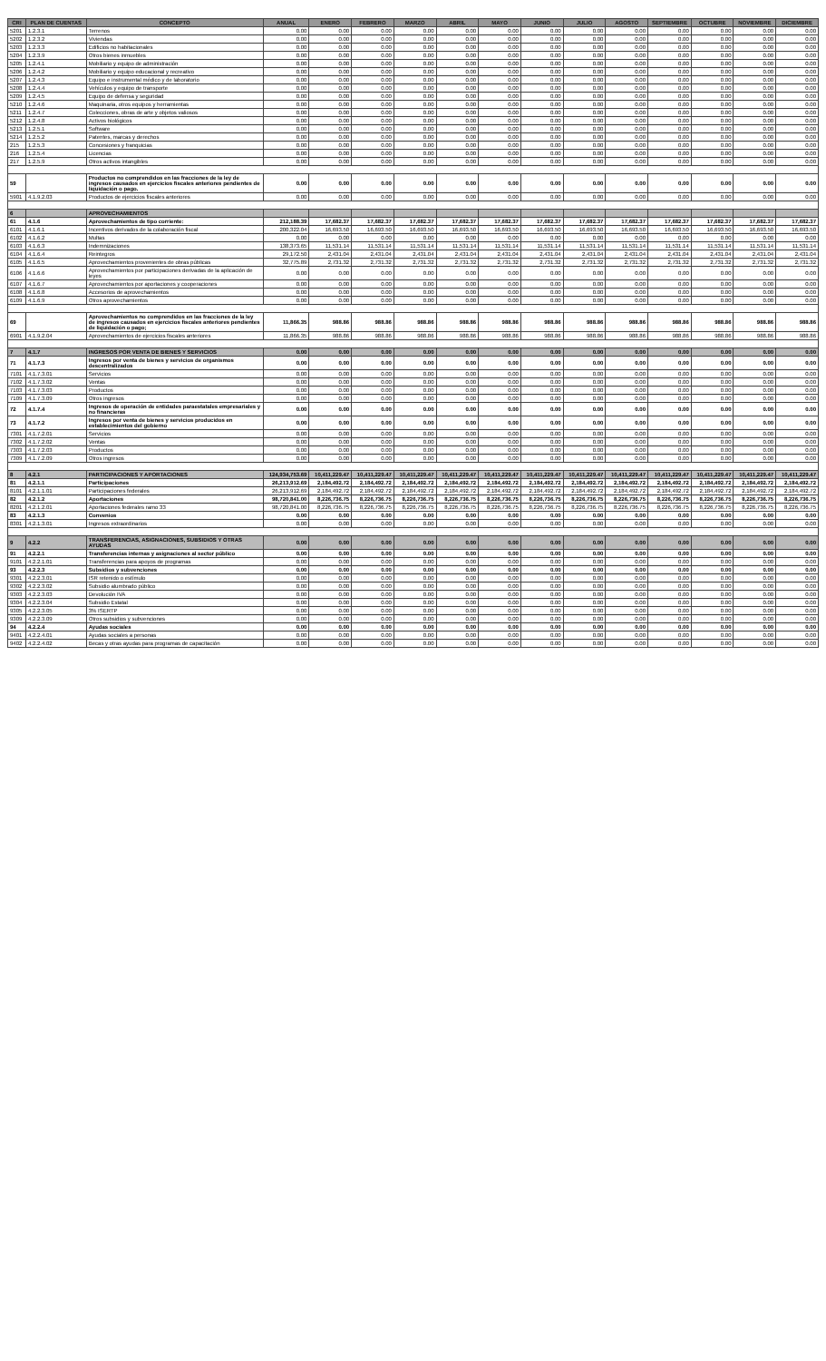| CRI | PLAN DE CUENTAS | CONCEPTO | ANUAL | ENERO | FEBRERO | MARZO | ABRIL | MAYO | JUNIO | JULIO | AGOSTO | SEPTIEMBRE | OCTUBRE | NOVIEMBRE | DICIEMBRE |
| --- | --- | --- | --- | --- | --- | --- | --- | --- | --- | --- | --- | --- | --- | --- | --- |
| 5201 | 1.2.3.1 | Terrenos | 0.00 | 0.00 | 0.00 | 0.00 | 0.00 | 0.00 | 0.00 | 0.00 | 0.00 | 0.00 | 0.00 | 0.00 | 0.00 |
| 5202 | 1.2.3.2 | Viviendas | 0.00 | 0.00 | 0.00 | 0.00 | 0.00 | 0.00 | 0.00 | 0.00 | 0.00 | 0.00 | 0.00 | 0.00 | 0.00 |
| 5203 | 1.2.3.3 | Edificios no habitacionales | 0.00 | 0.00 | 0.00 | 0.00 | 0.00 | 0.00 | 0.00 | 0.00 | 0.00 | 0.00 | 0.00 | 0.00 | 0.00 |
| 5204 | 1.2.3.9 | Otros bienes inmuebles | 0.00 | 0.00 | 0.00 | 0.00 | 0.00 | 0.00 | 0.00 | 0.00 | 0.00 | 0.00 | 0.00 | 0.00 | 0.00 |
| 5205 | 1.2.4.1 | Mobiliario y equipo de administración | 0.00 | 0.00 | 0.00 | 0.00 | 0.00 | 0.00 | 0.00 | 0.00 | 0.00 | 0.00 | 0.00 | 0.00 | 0.00 |
| 5206 | 1.2.4.2 | Mobiliario y equipo educacional y recreativo | 0.00 | 0.00 | 0.00 | 0.00 | 0.00 | 0.00 | 0.00 | 0.00 | 0.00 | 0.00 | 0.00 | 0.00 | 0.00 |
| 5207 | 1.2.4.3 | Equipo e instrumental médico y de laboratorio | 0.00 | 0.00 | 0.00 | 0.00 | 0.00 | 0.00 | 0.00 | 0.00 | 0.00 | 0.00 | 0.00 | 0.00 | 0.00 |
| 5208 | 1.2.4.4 | Vehículos y equipo de transporte | 0.00 | 0.00 | 0.00 | 0.00 | 0.00 | 0.00 | 0.00 | 0.00 | 0.00 | 0.00 | 0.00 | 0.00 | 0.00 |
| 5209 | 1.2.4.5 | Equipo de defensa y seguridad | 0.00 | 0.00 | 0.00 | 0.00 | 0.00 | 0.00 | 0.00 | 0.00 | 0.00 | 0.00 | 0.00 | 0.00 | 0.00 |
| 5210 | 1.2.4.6 | Maquinaria, otros equipos y herramientas | 0.00 | 0.00 | 0.00 | 0.00 | 0.00 | 0.00 | 0.00 | 0.00 | 0.00 | 0.00 | 0.00 | 0.00 | 0.00 |
| 5211 | 1.2.4.7 | Colecciones, obras de arte y objetos valiosos | 0.00 | 0.00 | 0.00 | 0.00 | 0.00 | 0.00 | 0.00 | 0.00 | 0.00 | 0.00 | 0.00 | 0.00 | 0.00 |
| 5212 | 1.2.4.8 | Activos biológicos | 0.00 | 0.00 | 0.00 | 0.00 | 0.00 | 0.00 | 0.00 | 0.00 | 0.00 | 0.00 | 0.00 | 0.00 | 0.00 |
| 5213 | 1.2.5.1 | Software | 0.00 | 0.00 | 0.00 | 0.00 | 0.00 | 0.00 | 0.00 | 0.00 | 0.00 | 0.00 | 0.00 | 0.00 | 0.00 |
| 5214 | 1.2.5.2 | Patentes, marcas y derechos | 0.00 | 0.00 | 0.00 | 0.00 | 0.00 | 0.00 | 0.00 | 0.00 | 0.00 | 0.00 | 0.00 | 0.00 | 0.00 |
| 215 | 1.2.5.3 | Concesiones y franquicias | 0.00 | 0.00 | 0.00 | 0.00 | 0.00 | 0.00 | 0.00 | 0.00 | 0.00 | 0.00 | 0.00 | 0.00 | 0.00 |
| 216 | 1.2.5.4 | Licencias | 0.00 | 0.00 | 0.00 | 0.00 | 0.00 | 0.00 | 0.00 | 0.00 | 0.00 | 0.00 | 0.00 | 0.00 | 0.00 |
| 217 | 1.2.5.9 | Otros activos intangibles | 0.00 | 0.00 | 0.00 | 0.00 | 0.00 | 0.00 | 0.00 | 0.00 | 0.00 | 0.00 | 0.00 | 0.00 | 0.00 |
| 59 | | Productos no comprendidos en las fracciones de la ley de ingresos causados en ejercicios fiscales anteriores pendientes de liquidación o pago. | 0.00 | 0.00 | 0.00 | 0.00 | 0.00 | 0.00 | 0.00 | 0.00 | 0.00 | 0.00 | 0.00 | 0.00 | 0.00 |
| 5901 | 4.1.9.2.03 | Productos de ejercicios fiscales anteriores | 0.00 | 0.00 | 0.00 | 0.00 | 0.00 | 0.00 | 0.00 | 0.00 | 0.00 | 0.00 | 0.00 | 0.00 | 0.00 |
| 6 | | APROVECHAMIENTOS | | | | | | | | | | | | | |
| 61 | 4.1.6 | Aprovechamientos de tipo corriente: | 212,188.39 | 17,682.37 | 17,682.37 | 17,682.37 | 17,682.37 | 17,682.37 | 17,682.37 | 17,682.37 | 17,682.37 | 17,682.37 | 17,682.37 | 17,682.37 | 17,682.37 |
| 6101 | 4.1.6.1 | Incentivos derivados de la colaboración fiscal | 200,322.04 | 16,693.50 | 16,693.50 | 16,693.50 | 16,693.50 | 16,693.50 | 16,693.50 | 16,693.50 | 16,693.50 | 16,693.50 | 16,693.50 | 16,693.50 | 16,693.50 |
| 6102 | 4.1.6.2 | Multas | 0.00 | 0.00 | 0.00 | 0.00 | 0.00 | 0.00 | 0.00 | 0.00 | 0.00 | 0.00 | 0.00 | 0.00 | 0.00 |
| 6103 | 4.1.6.3 | Indemnizaciones | 138,373.65 | 11,531.14 | 11,531.14 | 11,531.14 | 11,531.14 | 11,531.14 | 11,531.14 | 11,531.14 | 11,531.14 | 11,531.14 | 11,531.14 | 11,531.14 | 11,531.14 |
| 6104 | 4.1.6.4 | Reintegros | 29,172.50 | 2,431.04 | 2,431.04 | 2,431.04 | 2,431.04 | 2,431.04 | 2,431.04 | 2,431.04 | 2,431.04 | 2,431.04 | 2,431.04 | 2,431.04 | 2,431.04 |
| 6105 | 4.1.6.5 | Aprovechamientos provenientes de obras públicas | 32,775.89 | 2,731.32 | 2,731.32 | 2,731.32 | 2,731.32 | 2,731.32 | 2,731.32 | 2,731.32 | 2,731.32 | 2,731.32 | 2,731.32 | 2,731.32 | 2,731.32 |
| 6106 | 4.1.6.6 | Aprovechamientos por participaciones derivadas de la aplicación de leyes | 0.00 | 0.00 | 0.00 | 0.00 | 0.00 | 0.00 | 0.00 | 0.00 | 0.00 | 0.00 | 0.00 | 0.00 | 0.00 |
| 6107 | 4.1.6.7 | Aprovechamientos por aportaciones y cooperaciones | 0.00 | 0.00 | 0.00 | 0.00 | 0.00 | 0.00 | 0.00 | 0.00 | 0.00 | 0.00 | 0.00 | 0.00 | 0.00 |
| 6108 | 4.1.6.8 | Accesorios de aprovechamientos | 0.00 | 0.00 | 0.00 | 0.00 | 0.00 | 0.00 | 0.00 | 0.00 | 0.00 | 0.00 | 0.00 | 0.00 | 0.00 |
| 6109 | 4.1.6.9 | Otros aprovechamientos | 0.00 | 0.00 | 0.00 | 0.00 | 0.00 | 0.00 | 0.00 | 0.00 | 0.00 | 0.00 | 0.00 | 0.00 | 0.00 |
| 69 | | Aprovechamientos no comprendidos en las fracciones de la ley de ingresos causados en ejercicios fiscales anteriores pendientes de liquidación o pago; | 11,866.35 | 988.86 | 988.86 | 988.86 | 988.86 | 988.86 | 988.86 | 988.86 | 988.86 | 988.86 | 988.86 | 988.86 | 988.86 |
| 6901 | 4.1.9.2.04 | Aprovechamientos de ejercicios fiscales anteriores | 11,866.35 | 988.86 | 988.86 | 988.86 | 988.86 | 988.86 | 988.86 | 988.86 | 988.86 | 988.86 | 988.86 | 988.86 | 988.86 |
| 7 | 4.1.7 | INGRESOS POR VENTA DE BIENES Y SERVICIOS | 0.00 | 0.00 | 0.00 | 0.00 | 0.00 | 0.00 | 0.00 | 0.00 | 0.00 | 0.00 | 0.00 | 0.00 | 0.00 |
| 71 | 4.1.7.3 | Ingresos por venta de bienes y servicios de organismos descentralizados | 0.00 | 0.00 | 0.00 | 0.00 | 0.00 | 0.00 | 0.00 | 0.00 | 0.00 | 0.00 | 0.00 | 0.00 | 0.00 |
| 7101 | 4.1.7.3.01 | Servicios | 0.00 | 0.00 | 0.00 | 0.00 | 0.00 | 0.00 | 0.00 | 0.00 | 0.00 | 0.00 | 0.00 | 0.00 | 0.00 |
| 7102 | 4.1.7.3.02 | Ventas | 0.00 | 0.00 | 0.00 | 0.00 | 0.00 | 0.00 | 0.00 | 0.00 | 0.00 | 0.00 | 0.00 | 0.00 | 0.00 |
| 7103 | 4.1.7.3.03 | Productos | 0.00 | 0.00 | 0.00 | 0.00 | 0.00 | 0.00 | 0.00 | 0.00 | 0.00 | 0.00 | 0.00 | 0.00 | 0.00 |
| 7109 | 4.1.7.3.09 | Otros ingresos | 0.00 | 0.00 | 0.00 | 0.00 | 0.00 | 0.00 | 0.00 | 0.00 | 0.00 | 0.00 | 0.00 | 0.00 | 0.00 |
| 72 | 4.1.7.4 | Ingresos de operación de entidades paraestatales empresariales y no financieras | 0.00 | 0.00 | 0.00 | 0.00 | 0.00 | 0.00 | 0.00 | 0.00 | 0.00 | 0.00 | 0.00 | 0.00 | 0.00 |
| 73 | 4.1.7.2 | Ingresos por venta de bienes y servicios producidos en establecimientos del gobierno | 0.00 | 0.00 | 0.00 | 0.00 | 0.00 | 0.00 | 0.00 | 0.00 | 0.00 | 0.00 | 0.00 | 0.00 | 0.00 |
| 7301 | 4.1.7.2.01 | Servicios | 0.00 | 0.00 | 0.00 | 0.00 | 0.00 | 0.00 | 0.00 | 0.00 | 0.00 | 0.00 | 0.00 | 0.00 | 0.00 |
| 7302 | 4.1.7.2.02 | Ventas | 0.00 | 0.00 | 0.00 | 0.00 | 0.00 | 0.00 | 0.00 | 0.00 | 0.00 | 0.00 | 0.00 | 0.00 | 0.00 |
| 7303 | 4.1.7.2.03 | Productos | 0.00 | 0.00 | 0.00 | 0.00 | 0.00 | 0.00 | 0.00 | 0.00 | 0.00 | 0.00 | 0.00 | 0.00 | 0.00 |
| 7309 | 4.1.7.2.09 | Otros ingresos | 0.00 | 0.00 | 0.00 | 0.00 | 0.00 | 0.00 | 0.00 | 0.00 | 0.00 | 0.00 | 0.00 | 0.00 | 0.00 |
| 8 | 4.2.1 | PARTICIPACIONES Y APORTACIONES | 124,934,753.69 | 10,411,229.47 | 10,411,229.47 | 10,411,229.47 | 10,411,229.47 | 10,411,229.47 | 10,411,229.47 | 10,411,229.47 | 10,411,229.47 | 10,411,229.47 | 10,411,229.47 | 10,411,229.47 | 10,411,229.47 |
| 81 | 4.2.1.1 | Participaciones | 26,213,912.69 | 2,184,492.72 | 2,184,492.72 | 2,184,492.72 | 2,184,492.72 | 2,184,492.72 | 2,184,492.72 | 2,184,492.72 | 2,184,492.72 | 2,184,492.72 | 2,184,492.72 | 2,184,492.72 | 2,184,492.72 |
| 8101 | 4.2.1.1.01 | Participaciones federales | 26,213,912.69 | 2,184,492.72 | 2,184,492.72 | 2,184,492.72 | 2,184,492.72 | 2,184,492.72 | 2,184,492.72 | 2,184,492.72 | 2,184,492.72 | 2,184,492.72 | 2,184,492.72 | 2,184,492.72 | 2,184,492.72 |
| 82 | 4.2.1.2 | Aportaciones | 98,720,841.00 | 8,226,736.75 | 8,226,736.75 | 8,226,736.75 | 8,226,736.75 | 8,226,736.75 | 8,226,736.75 | 8,226,736.75 | 8,226,736.75 | 8,226,736.75 | 8,226,736.75 | 8,226,736.75 | 8,226,736.75 |
| 8201 | 4.2.1.2.01 | Aportaciones federales ramo 33 | 98,720,841.00 | 8,226,736.75 | 8,226,736.75 | 8,226,736.75 | 8,226,736.75 | 8,226,736.75 | 8,226,736.75 | 8,226,736.75 | 8,226,736.75 | 8,226,736.75 | 8,226,736.75 | 8,226,736.75 | 8,226,736.75 |
| 83 | 4.2.1.3 | Convenios | 0.00 | 0.00 | 0.00 | 0.00 | 0.00 | 0.00 | 0.00 | 0.00 | 0.00 | 0.00 | 0.00 | 0.00 | 0.00 |
| 8301 | 4.2.1.3.01 | Ingresos extraordinarios | 0.00 | 0.00 | 0.00 | 0.00 | 0.00 | 0.00 | 0.00 | 0.00 | 0.00 | 0.00 | 0.00 | 0.00 | 0.00 |
| 9 | 4.2.2 | TRANSFERENCIAS, ASIGNACIONES, SUBSIDIOS Y OTRAS AYUDAS | 0.00 | 0.00 | 0.00 | 0.00 | 0.00 | 0.00 | 0.00 | 0.00 | 0.00 | 0.00 | 0.00 | 0.00 | 0.00 |
| 91 | 4.2.2.1 | Transferencias internas y asignaciones al sector público | 0.00 | 0.00 | 0.00 | 0.00 | 0.00 | 0.00 | 0.00 | 0.00 | 0.00 | 0.00 | 0.00 | 0.00 | 0.00 |
| 9101 | 4.2.2.1.01 | Transferencias para apoyos de programas | 0.00 | 0.00 | 0.00 | 0.00 | 0.00 | 0.00 | 0.00 | 0.00 | 0.00 | 0.00 | 0.00 | 0.00 | 0.00 |
| 93 | 4.2.2.3 | Subsidios y subvenciones | 0.00 | 0.00 | 0.00 | 0.00 | 0.00 | 0.00 | 0.00 | 0.00 | 0.00 | 0.00 | 0.00 | 0.00 | 0.00 |
| 9301 | 4.2.2.3.01 | ISR retenido o estímulo | 0.00 | 0.00 | 0.00 | 0.00 | 0.00 | 0.00 | 0.00 | 0.00 | 0.00 | 0.00 | 0.00 | 0.00 | 0.00 |
| 9302 | 4.2.2.3.02 | Subsidio alumbrado público | 0.00 | 0.00 | 0.00 | 0.00 | 0.00 | 0.00 | 0.00 | 0.00 | 0.00 | 0.00 | 0.00 | 0.00 | 0.00 |
| 9303 | 4.2.2.3.03 | Devolución IVA | 0.00 | 0.00 | 0.00 | 0.00 | 0.00 | 0.00 | 0.00 | 0.00 | 0.00 | 0.00 | 0.00 | 0.00 | 0.00 |
| 9304 | 4.2.2.3.04 | Subsidio Estatal | 0.00 | 0.00 | 0.00 | 0.00 | 0.00 | 0.00 | 0.00 | 0.00 | 0.00 | 0.00 | 0.00 | 0.00 | 0.00 |
| 9305 | 4.2.2.3.05 | 3% ISERTP | 0.00 | 0.00 | 0.00 | 0.00 | 0.00 | 0.00 | 0.00 | 0.00 | 0.00 | 0.00 | 0.00 | 0.00 | 0.00 |
| 9309 | 4.2.2.3.09 | Otros subsidios y subvenciones | 0.00 | 0.00 | 0.00 | 0.00 | 0.00 | 0.00 | 0.00 | 0.00 | 0.00 | 0.00 | 0.00 | 0.00 | 0.00 |
| 94 | 4.2.2.4 | Ayudas sociales | 0.00 | 0.00 | 0.00 | 0.00 | 0.00 | 0.00 | 0.00 | 0.00 | 0.00 | 0.00 | 0.00 | 0.00 | 0.00 |
| 9401 | 4.2.2.4.01 | Ayudas sociales a personas | 0.00 | 0.00 | 0.00 | 0.00 | 0.00 | 0.00 | 0.00 | 0.00 | 0.00 | 0.00 | 0.00 | 0.00 | 0.00 |
| 9402 | 4.2.2.4.02 | Becas y otras ayudas para programas de capacitación | 0.00 | 0.00 | 0.00 | 0.00 | 0.00 | 0.00 | 0.00 | 0.00 | 0.00 | 0.00 | 0.00 | 0.00 | 0.00 |